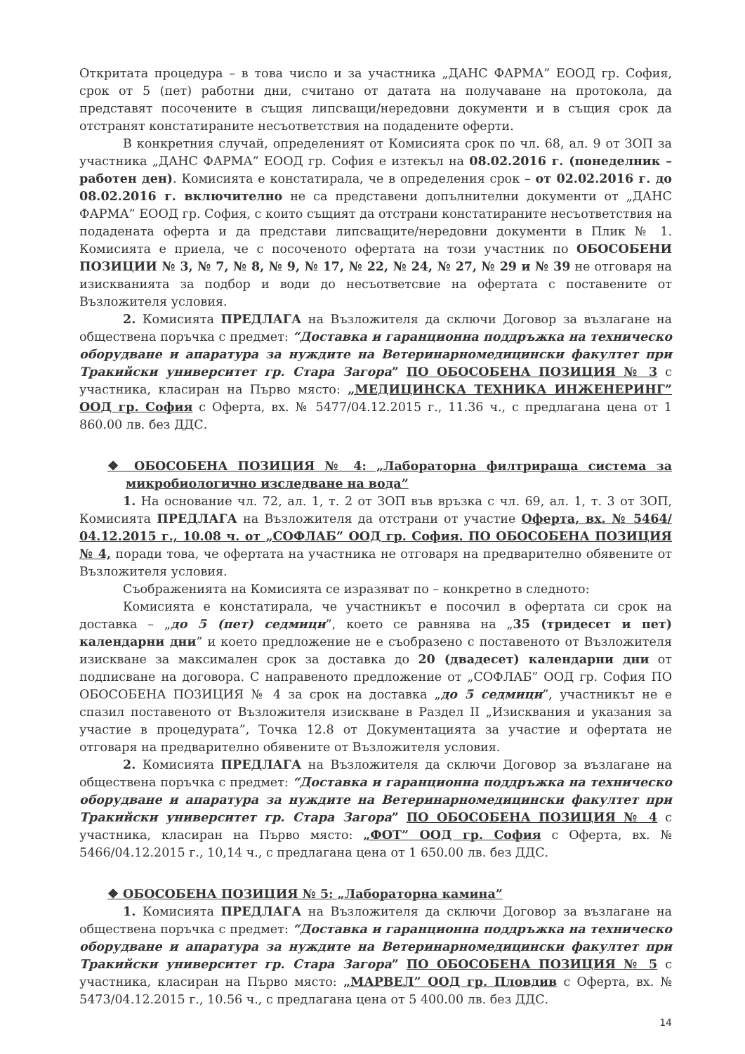Откритата процедура – в това число и за участника „ДАНС ФАРМА” ЕООД гр. София, срок от 5 (пет) работни дни, считано от датата на получаване на протокола, да представят посочените в същия липсващи/нередовни документи и в същия срок да отстранят констатираните несъответствия на подадените оферти.
В конкретния случай, определеният от Комисията срок по чл. 68, ал. 9 от ЗОП за участника „ДАНС ФАРМА” ЕООД гр. София е изтекъл на 08.02.2016 г. (понеделник – работен ден). Комисията е констатирала, че в определения срок – от 02.02.2016 г. до 08.02.2016 г. включително не са представени допълнителни документи от „ДАНС ФАРМА” ЕООД гр. София, с които същият да отстрани констатираните несъответствия на подадената оферта и да представи липсващите/нередовни документи в Плик № 1. Комисията е приела, че с посоченото офертата на този участник по ОБОСОБЕНИ ПОЗИЦИИ № 3, № 7, № 8, № 9, № 17, № 22, № 24, № 27, № 29 и № 39 не отговаря на изискванията за подбор и води до несъответсвие на офертата с поставените от Възложителя условия.
2. Комисията ПРЕДЛАГА на Възложителя да сключи Договор за възлагане на обществена поръчка с предмет: “Доставка и гаранционна поддръжка на техническо оборудване и апаратура за нуждите на Ветеринарномедицински факултет при Тракийски университет гр. Стара Загора” ПО ОБОСОБЕНА ПОЗИЦИЯ № 3 с участника, класиран на Първо място: „МЕДИЦИНСКА ТЕХНИКА ИНЖЕНЕРИНГ” ООД гр. София с Оферта, вх. № 5477/04.12.2015 г., 11.36 ч., с предлагана цена от 1 860.00 лв. без ДДС.
❖ ОБОСОБЕНА ПОЗИЦИЯ № 4: „Лабораторна филтрираща система за микробиологично изследване на вода”
1. На основание чл. 72, ал. 1, т. 2 от ЗОП във връзка с чл. 69, ал. 1, т. 3 от ЗОП, Комисията ПРЕДЛАГА на Възложителя да отстрани от участие Оферта, вх. № 5464/ 04.12.2015 г., 10.08 ч. от „СОФЛАБ” ООД гр. София. ПО ОБОСОБЕНА ПОЗИЦИЯ № 4, поради това, че офертата на участника не отговаря на предварително обявените от Възложителя условия.
Съображенията на Комисията се изразяват по – конкретно в следното:
Комисията е констатирала, че участникът е посочил в офертата си срок на доставка – „до 5 (пет) седмици”, което се равнява на „35 (тридесет и пет) календарни дни” и което предложение не е съобразено с поставеното от Възложителя изискване за максимален срок за доставка до 20 (двадесет) календарни дни от подписване на договора. С направеното предложение от „СОФЛАБ” ООД гр. София ПО ОБОСОБЕНА ПОЗИЦИЯ № 4 за срок на доставка „до 5 седмици”, участникът не е спазил поставеното от Възложителя изискване в Раздел II „Изисквания и указания за участие в процедурата”, Точка 12.8 от Документацията за участие и офертата не отговаря на предварително обявените от Възложителя условия.
2. Комисията ПРЕДЛАГА на Възложителя да сключи Договор за възлагане на обществена поръчка с предмет: “Доставка и гаранционна поддръжка на техническо оборудване и апаратура за нуждите на Ветеринарномедицински факултет при Тракийски университет гр. Стара Загора” ПО ОБОСОБЕНА ПОЗИЦИЯ № 4 с участника, класиран на Първо място: „ФОТ” ООД гр. София с Оферта, вх. № 5466/04.12.2015 г., 10,14 ч., с предлагана цена от 1 650.00 лв. без ДДС.
❖ ОБОСОБЕНА ПОЗИЦИЯ № 5: „Лабораторна камина”
1. Комисията ПРЕДЛАГА на Възложителя да сключи Договор за възлагане на обществена поръчка с предмет: “Доставка и гаранционна поддръжка на техническо оборудване и апаратура за нуждите на Ветеринарномедицински факултет при Тракийски университет гр. Стара Загора” ПО ОБОСОБЕНА ПОЗИЦИЯ № 5 с участника, класиран на Първо място: „МАРВЕЛ” ООД гр. Пловдив с Оферта, вх. № 5473/04.12.2015 г., 10.56 ч., с предлагана цена от 5 400.00 лв. без ДДС.
14